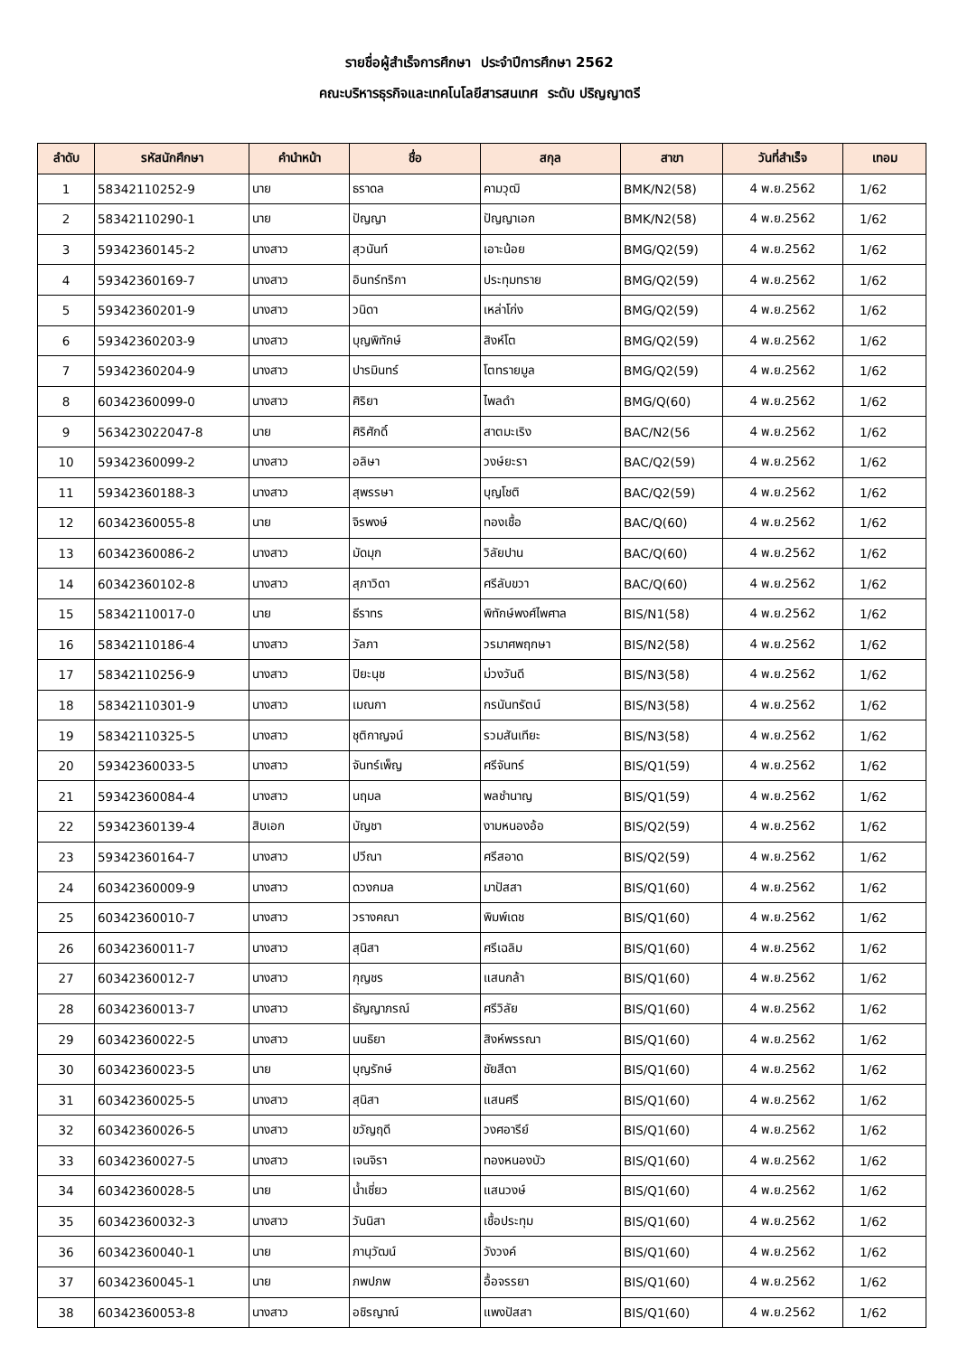รายชื่อผู้สำเร็จการศึกษา ประจำปีการศึกษา 2562
คณะบริหารธุรกิจและเทคโนโลยีสารสนเทศ ระดับ ปริญญาตรี
| ลำดับ | รหัสนักศึกษา | คำนำหน้า | ชื่อ | สกุล | สาขา | วันที่สำเร็จ | เทอม |
| --- | --- | --- | --- | --- | --- | --- | --- |
| 1 | 58342110252-9 | นาย | ธราดล | คามวุฒิ | BMK/N2(58) | 4 พ.ย.2562 | 1/62 |
| 2 | 58342110290-1 | นาย | ปัญญา | ปัญญาเอก | BMK/N2(58) | 4 พ.ย.2562 | 1/62 |
| 3 | 59342360145-2 | นางสาว | สุวนันท์ | เอาะน้อย | BMG/Q2(59) | 4 พ.ย.2562 | 1/62 |
| 4 | 59342360169-7 | นางสาว | อินทร์ทริกา | ประทุมทราย | BMG/Q2(59) | 4 พ.ย.2562 | 1/62 |
| 5 | 59342360201-9 | นางสาว | วนิดา | เหล่าโก่ง | BMG/Q2(59) | 4 พ.ย.2562 | 1/62 |
| 6 | 59342360203-9 | นางสาว | บุญพิทักษ์ | สิงห์โต | BMG/Q2(59) | 4 พ.ย.2562 | 1/62 |
| 7 | 59342360204-9 | นางสาว | ปารมินทร์ | โตทรายมูล | BMG/Q2(59) | 4 พ.ย.2562 | 1/62 |
| 8 | 60342360099-0 | นางสาว | ศิริยา | ไพลดำ | BMG/Q(60) | 4 พ.ย.2562 | 1/62 |
| 9 | 563423022047-8 | นาย | ศิริศักดิ์ | สาตมะเริง | BAC/N2(56 | 4 พ.ย.2562 | 1/62 |
| 10 | 59342360099-2 | นางสาว | อลิษา | วงษ์ยะรา | BAC/Q2(59) | 4 พ.ย.2562 | 1/62 |
| 11 | 59342360188-3 | นางสาว | สุพรรษา | บุญโชติ | BAC/Q2(59) | 4 พ.ย.2562 | 1/62 |
| 12 | 60342360055-8 | นาย | จิรพงษ์ | ทองเชื้อ | BAC/Q(60) | 4 พ.ย.2562 | 1/62 |
| 13 | 60342360086-2 | นางสาว | มัดมุก | วิลัยปาน | BAC/Q(60) | 4 พ.ย.2562 | 1/62 |
| 14 | 60342360102-8 | นางสาว | สุภาวิดา | ศรีลับขวา | BAC/Q(60) | 4 พ.ย.2562 | 1/62 |
| 15 | 58342110017-0 | นาย | ธีราทร | พิทักษ์พงศ์ไพศาล | BIS/N1(58) | 4 พ.ย.2562 | 1/62 |
| 16 | 58342110186-4 | นางสาว | วัลภา | วรมาศพฤกษา | BIS/N2(58) | 4 พ.ย.2562 | 1/62 |
| 17 | 58342110256-9 | นางสาว | ปิยะนุช | ม่วงวันดี | BIS/N3(58) | 4 พ.ย.2562 | 1/62 |
| 18 | 58342110301-9 | นางสาว | เมณกา | กรนันทรัตน์ | BIS/N3(58) | 4 พ.ย.2562 | 1/62 |
| 19 | 58342110325-5 | นางสาว | ชุติกาญจน์ | รวมสันเทียะ | BIS/N3(58) | 4 พ.ย.2562 | 1/62 |
| 20 | 59342360033-5 | นางสาว | จันทร์เพ็ญ | ศรีจันทร์ | BIS/Q1(59) | 4 พ.ย.2562 | 1/62 |
| 21 | 59342360084-4 | นางสาว | นฤมล | พลชำนาญ | BIS/Q1(59) | 4 พ.ย.2562 | 1/62 |
| 22 | 59342360139-4 | สิบเอก | บัญชา | งามหนองอ้อ | BIS/Q2(59) | 4 พ.ย.2562 | 1/62 |
| 23 | 59342360164-7 | นางสาว | ปวีณา | ศรีสอาด | BIS/Q2(59) | 4 พ.ย.2562 | 1/62 |
| 24 | 60342360009-9 | นางสาว | ดวงกมล | มาปัสสา | BIS/Q1(60) | 4 พ.ย.2562 | 1/62 |
| 25 | 60342360010-7 | นางสาว | วรางคณา | พิมพ์เดช | BIS/Q1(60) | 4 พ.ย.2562 | 1/62 |
| 26 | 60342360011-7 | นางสาว | สุนิสา | ศรีเฉลิม | BIS/Q1(60) | 4 พ.ย.2562 | 1/62 |
| 27 | 60342360012-7 | นางสาว | กุญชร | แสนกล้า | BIS/Q1(60) | 4 พ.ย.2562 | 1/62 |
| 28 | 60342360013-7 | นางสาว | ธัญญาภรณ์ | ศรีวิลัย | BIS/Q1(60) | 4 พ.ย.2562 | 1/62 |
| 29 | 60342360022-5 | นางสาว | นนธิยา | สิงห์พรรณา | BIS/Q1(60) | 4 พ.ย.2562 | 1/62 |
| 30 | 60342360023-5 | นาย | บุญรักษ์ | ชัยสีดา | BIS/Q1(60) | 4 พ.ย.2562 | 1/62 |
| 31 | 60342360025-5 | นางสาว | สุนิสา | แสนศรี | BIS/Q1(60) | 4 พ.ย.2562 | 1/62 |
| 32 | 60342360026-5 | นางสาว | ขวัญฤดี | วงศอารีย์ | BIS/Q1(60) | 4 พ.ย.2562 | 1/62 |
| 33 | 60342360027-5 | นางสาว | เจนจิรา | ทองหนองบัว | BIS/Q1(60) | 4 พ.ย.2562 | 1/62 |
| 34 | 60342360028-5 | นาย | น้ำเชี่ยว | แสนวงษ์ | BIS/Q1(60) | 4 พ.ย.2562 | 1/62 |
| 35 | 60342360032-3 | นางสาว | วันนิสา | เชื้อประทุม | BIS/Q1(60) | 4 พ.ย.2562 | 1/62 |
| 36 | 60342360040-1 | นาย | ภานุวัฒน์ | วังวงค์ | BIS/Q1(60) | 4 พ.ย.2562 | 1/62 |
| 37 | 60342360045-1 | นาย | ภพปภพ | อื้อจรรยา | BIS/Q1(60) | 4 พ.ย.2562 | 1/62 |
| 38 | 60342360053-8 | นางสาว | อชิรญาณ์ | แพงปัสสา | BIS/Q1(60) | 4 พ.ย.2562 | 1/62 |